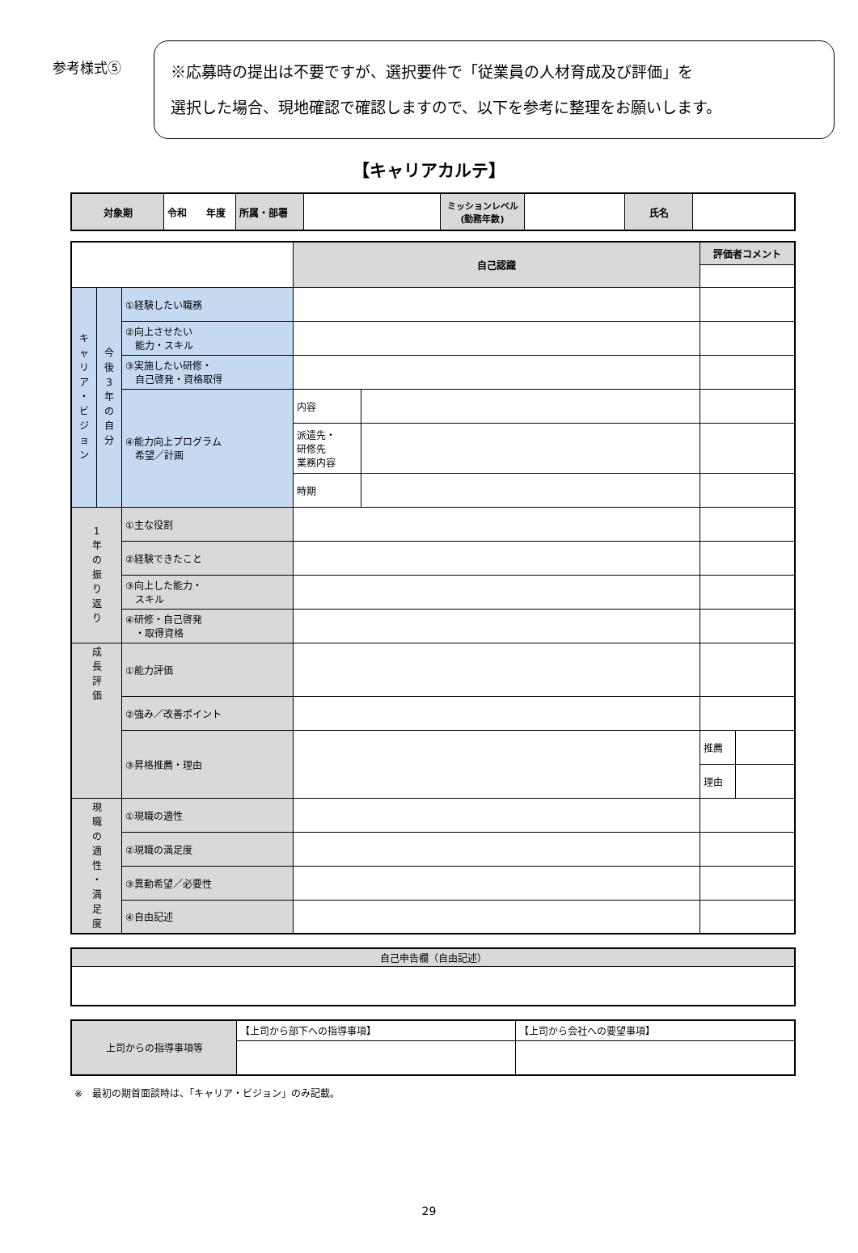参考様式⑤
※応募時の提出は不要ですが、選択要件で「従業員の人材育成及び評価」を
選択した場合、現地確認で確認しますので、以下を参考に整理をお願いします。
【キャリアカルテ】
| 対象期 | 令和 年度 | 所属・部署 | | ミッションレベル (勤務年数) | | 氏名 | |
| | | | 自己認識 | | 評価者コメント | |
| キ ャ リ ア ・ ビ ジ ョ ン | 今 後 3 年 の 自 分 | ①経験したい職務 | | | | |
| | | ②向上させたい 能力・スキル | | | | |
| | | ③実施したい研修・ 自己啓発・資格取得 | | | | |
| | | ④能力向上プログラム 希望／計画 | 内容 | | | |
| | | | 派遣先・ 研修先 業務内容 | | | |
| | | | 時期 | | | |
| 1 年 の 振 り 返 り | | ①主な役割 | | | | |
| | | ②経験できたこと | | | | |
| | | ③向上した能力・ スキル | | | | |
| | | ④研修・自己啓発 ・取得資格 | | | | |
| 成 長 評 価 | | ①能力評価 | | | | |
| | | ②強み／改善ポイント | | | | |
| | | ③昇格推薦・理由 | | | 推薦 | |
| | | | | | 理由 | |
| 現 職 の 適 性 ・ 満 足 度 | | ①現職の適性 | | | | |
| | | ②現職の満足度 | | | | |
| | | ③異動希望／必要性 | | | | |
| | | ④自由記述 | | | | |
| 自己申告欄（自由記述） |
| 上司からの指導事項等 | 【上司から部下への指導事項】 | 【上司から会社への要望事項】 |
※　最初の期首面談時は、「キャリア・ビジョン」のみ記載。
29